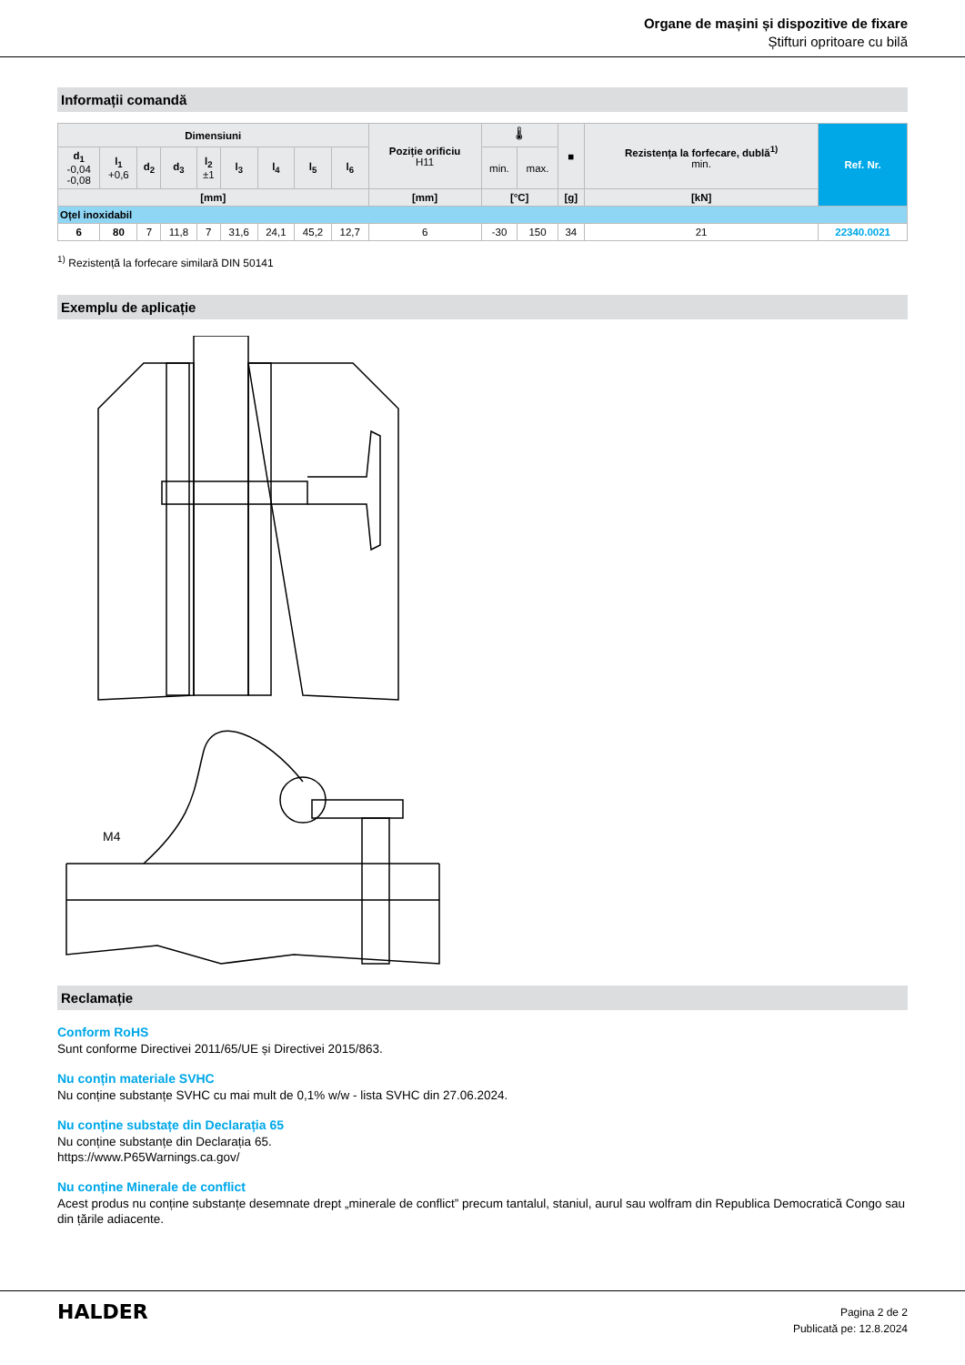Organe de mașini și dispozitive de fixare
Știfturi opritoare cu bilă
Informații comandă
| Dimensiuni | | | | | | | | | Poziție orificiu H11 | 🌡 | | ■ | Rezistența la forfecare, dublă<sup>1)</sup> min. | Ref. Nr. |
| --- | --- | --- | --- | --- | --- | --- | --- | --- | --- | --- | --- | --- | --- | --- |
| d<sub>1</sub> -0,04 -0,08 | l<sub>1</sub> +0,6 | d<sub>2</sub> | d<sub>3</sub> | l<sub>2</sub> ±1 | l<sub>3</sub> | l<sub>4</sub> | l<sub>5</sub> | l<sub>6</sub> | | min. | max. | | | |
| [mm] | | | | | | | | | [mm] | [°C] | | [g] | [kN] | |
| Oțel inoxidabil | | | | | | | | | | | | | | |
| 6 | 80 | 7 | 11,8 | 7 | 31,6 | 24,1 | 45,2 | 12,7 | 6 | -30 | 150 | 34 | 21 | 22340.0021 |
<sup>1)</sup> Rezistență la forfecare similară DIN 50141
Exemplu de aplicație
M4
Reclamație
Conform RoHS
Sunt conforme Directivei 2011/65/UE și Directivei 2015/863.
Nu conțin materiale SVHC
Nu conține substanțe SVHC cu mai mult de 0,1% w/w - lista SVHC din 27.06.2024.
Nu conține substațe din Declarația 65
Nu conține substanțe din Declarația 65.
https://www.P65Warnings.ca.gov/
Nu conține Minerale de conflict
Acest produs nu conține substanțe desemnate drept „minerale de conflict” precum tantalul, staniul, aurul sau wolfram din Republica Democratică Congo sau din țările adiacente.
HALDER
Pagina 2 de 2
Publicată pe: 12.8.2024